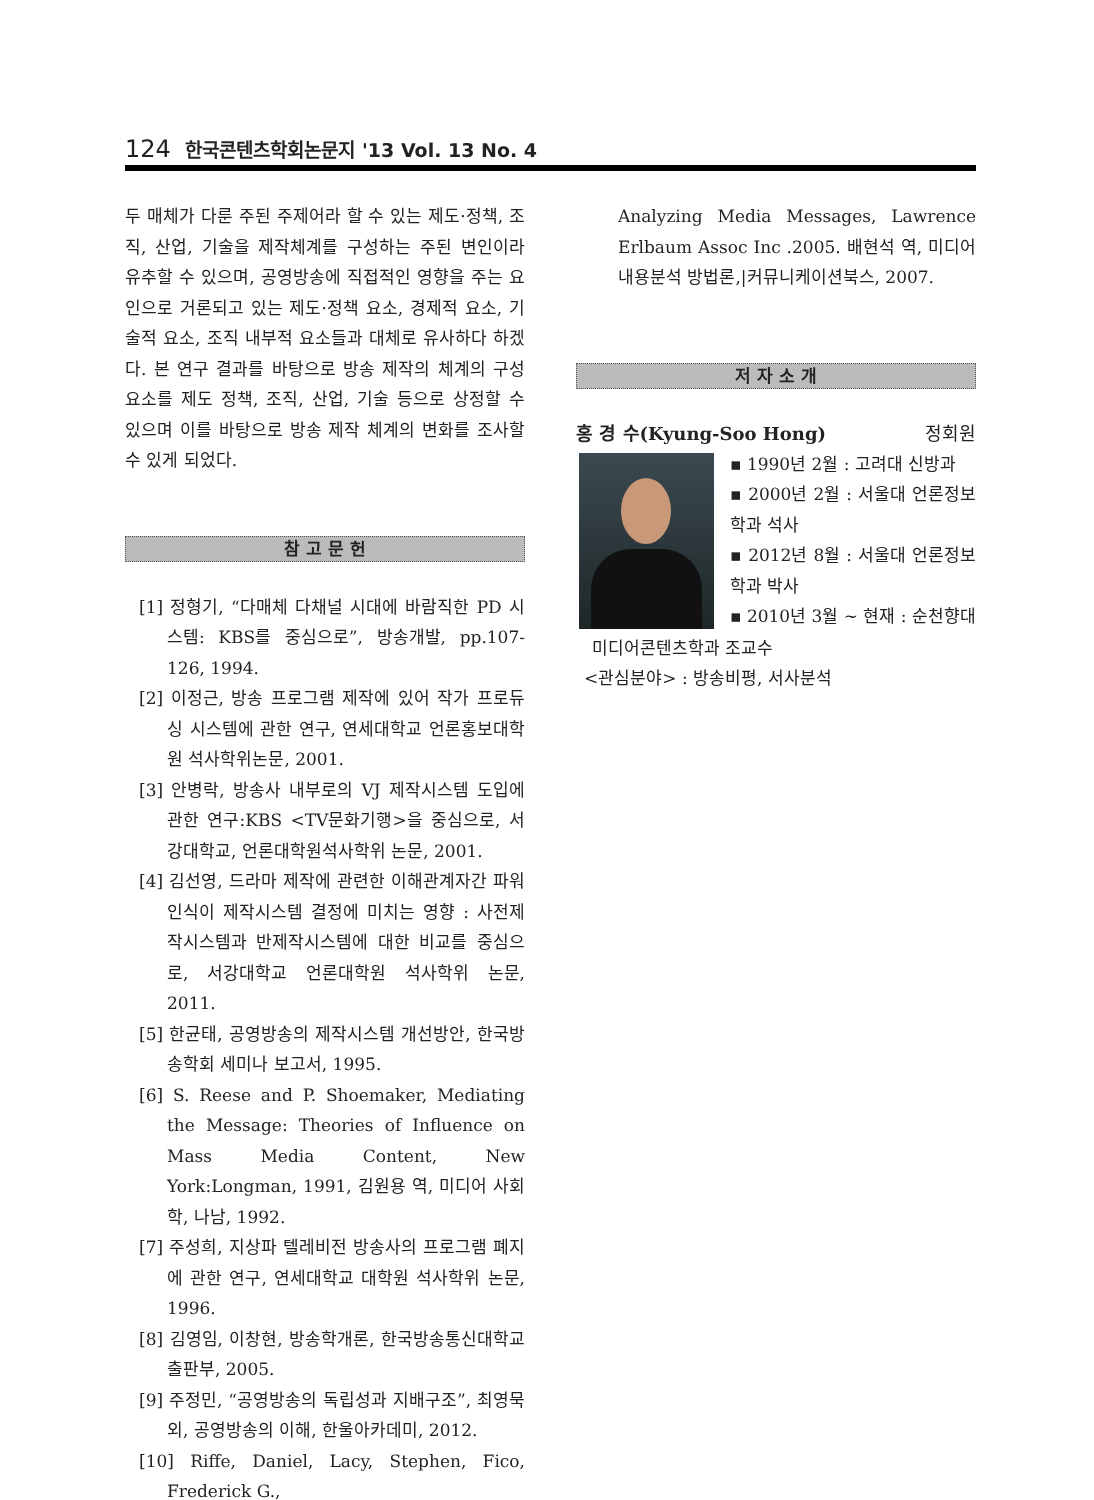124 한국콘텐츠학회논문지 '13 Vol. 13 No. 4
두 매체가 다룬 주된 주제어라 할 수 있는 제도·정책, 조직, 산업, 기술을 제작체계를 구성하는 주된 변인이라 유추할 수 있으며, 공영방송에 직접적인 영향을 주는 요인으로 거론되고 있는 제도·정책 요소, 경제적 요소, 기술적 요소, 조직 내부적 요소들과 대체로 유사하다 하겠다. 본 연구 결과를 바탕으로 방송 제작의 체계의 구성요소를 제도 정책, 조직, 산업, 기술 등으로 상정할 수 있으며 이를 바탕으로 방송 제작 체계의 변화를 조사할 수 있게 되었다.
참 고 문 헌
[1] 정형기, “다매체 다채널 시대에 바람직한 PD 시스템: KBS를 중심으로”, 방송개발, pp.107-126, 1994.
[2] 이정근, 방송 프로그램 제작에 있어 작가 프로듀싱 시스템에 관한 연구, 연세대학교 언론홍보대학원 석사학위논문, 2001.
[3] 안병락, 방송사 내부로의 VJ 제작시스템 도입에 관한 연구:KBS <TV문화기행>을 중심으로, 서강대학교, 언론대학원석사학위 논문, 2001.
[4] 김선영, 드라마 제작에 관련한 이해관계자간 파워인식이 제작시스템 결정에 미치는 영향 : 사전제작시스템과 반제작시스템에 대한 비교를 중심으로, 서강대학교 언론대학원 석사학위 논문, 2011.
[5] 한균태, 공영방송의 제작시스템 개선방안, 한국방송학회 세미나 보고서, 1995.
[6] S. Reese and P. Shoemaker, Mediating the Message: Theories of Influence on Mass Media Content, New York:Longman, 1991, 김원용 역, 미디어 사회학, 나남, 1992.
[7] 주성희, 지상파 텔레비전 방송사의 프로그램 폐지에 관한 연구, 연세대학교 대학원 석사학위 논문, 1996.
[8] 김영임, 이창현, 방송학개론, 한국방송통신대학교 출판부, 2005.
[9] 주정민, “공영방송의 독립성과 지배구조”, 최영묵 외, 공영방송의 이해, 한울아카데미, 2012.
[10] Riffe, Daniel, Lacy, Stephen, Fico, Frederick G.,
Analyzing Media Messages, Lawrence Erlbaum Assoc Inc .2005. 배현석 역, 미디어 내용분석 방법론,|커뮤니케이션북스, 2007.
저 자 소 개
홍 경 수(Kyung-Soo Hong) 정회원
▪ 1990년 2월 : 고려대 신방과
▪ 2000년 2월 : 서울대 언론정보학과 석사
▪ 2012년 8월 : 서울대 언론정보학과 박사
▪ 2010년 3월 ~ 현재 : 순천향대
미디어콘텐츠학과 조교수
<관심분야> : 방송비평, 서사분석